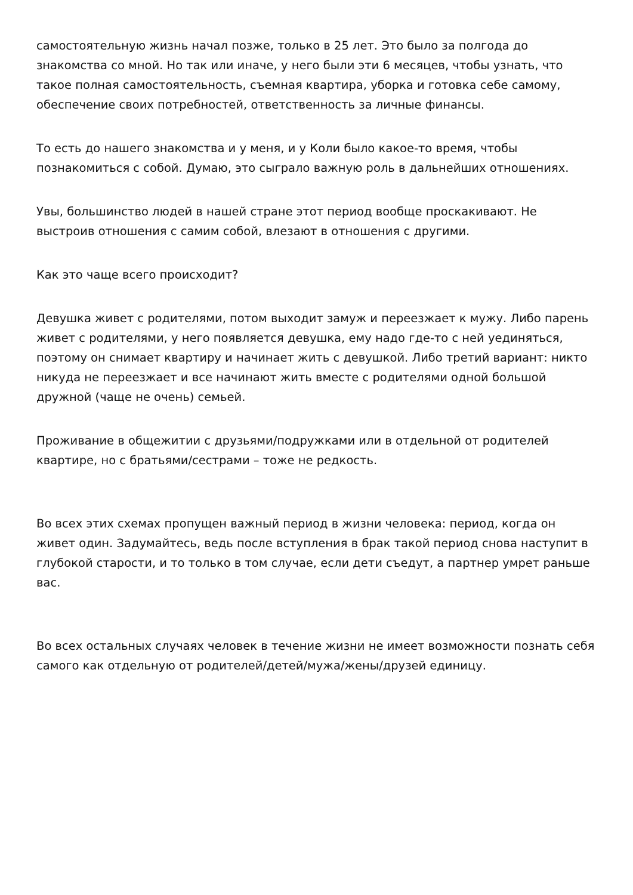самостоятельную жизнь начал позже, только в 25 лет. Это было за полгода до знакомства со мной. Но так или иначе, у него были эти 6 месяцев, чтобы узнать, что такое полная самостоятельность, съемная квартира, уборка и готовка себе самому, обеспечение своих потребностей, ответственность за личные финансы.
То есть до нашего знакомства и у меня, и у Коли было какое-то время, чтобы познакомиться с собой. Думаю, это сыграло важную роль в дальнейших отношениях.
Увы, большинство людей в нашей стране этот период вообще проскакивают. Не выстроив отношения с самим собой, влезают в отношения с другими.
Как это чаще всего происходит?
Девушка живет с родителями, потом выходит замуж и переезжает к мужу. Либо парень живет с родителями, у него появляется девушка, ему надо где-то с ней уединяться, поэтому он снимает квартиру и начинает жить с девушкой. Либо третий вариант: никто никуда не переезжает и все начинают жить вместе с родителями одной большой дружной (чаще не очень) семьей.
Проживание в общежитии с друзьями/подружками или в отдельной от родителей квартире, но с братьями/сестрами – тоже не редкость.
Во всех этих схемах пропущен важный период в жизни человека: период, когда он живет один. Задумайтесь, ведь после вступления в брак такой период снова наступит в глубокой старости, и то только в том случае, если дети съедут, а партнер умрет раньше вас.
Во всех остальных случаях человек в течение жизни не имеет возможности познать себя самого как отдельную от родителей/детей/мужа/жены/друзей единицу.